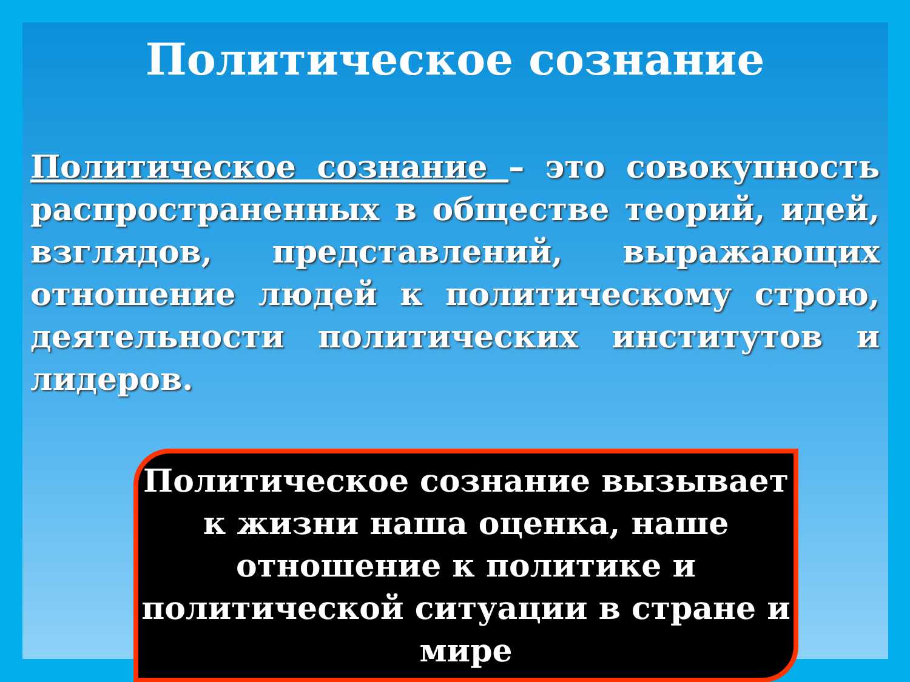Политическое сознание
Политическое сознание – это совокупность распространенных в обществе теорий, идей, взглядов, представлений, выражающих отношение людей к политическому строю, деятельности политических институтов и лидеров.
Политическое сознание вызывает к жизни наша оценка, наше отношение к политике и политической ситуации в стране и мире